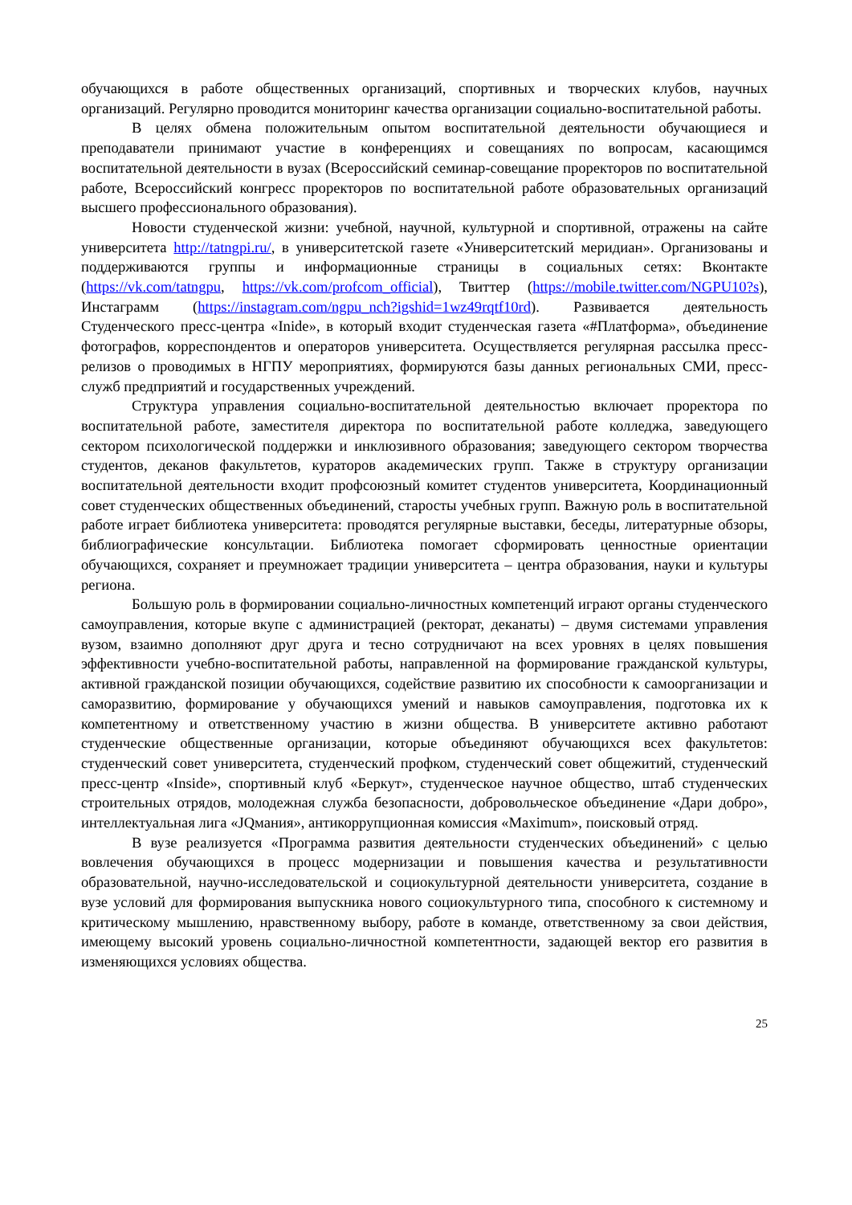обучающихся в работе общественных организаций, спортивных и творческих клубов, научных организаций. Регулярно проводится мониторинг качества организации социально-воспитательной работы.
В целях обмена положительным опытом воспитательной деятельности обучающиеся и преподаватели принимают участие в конференциях и совещаниях по вопросам, касающимся воспитательной деятельности в вузах (Всероссийский семинар-совещание проректоров по воспитательной работе, Всероссийский конгресс проректоров по воспитательной работе образовательных организаций высшего профессионального образования).
Новости студенческой жизни: учебной, научной, культурной и спортивной, отражены на сайте университета http://tatngpi.ru/, в университетской газете «Университетский меридиан». Организованы и поддерживаются группы и информационные страницы в социальных сетях: Вконтакте (https://vk.com/tatngpu, https://vk.com/profcom_official), Твиттер (https://mobile.twitter.com/NGPU10?s), Инстаграмм (https://instagram.com/ngpu_nch?igshid=1wz49rqtf10rd). Развивается деятельность Студенческого пресс-центра «Inide», в который входит студенческая газета «#Платформа», объединение фотографов, корреспондентов и операторов университета. Осуществляется регулярная рассылка пресс-релизов о проводимых в НГПУ мероприятиях, формируются базы данных региональных СМИ, пресс-служб предприятий и государственных учреждений.
Структура управления социально-воспитательной деятельностью включает проректора по воспитательной работе, заместителя директора по воспитательной работе колледжа, заведующего сектором психологической поддержки и инклюзивного образования; заведующего сектором творчества студентов, деканов факультетов, кураторов академических групп. Также в структуру организации воспитательной деятельности входит профсоюзный комитет студентов университета, Координационный совет студенческих общественных объединений, старосты учебных групп. Важную роль в воспитательной работе играет библиотека университета: проводятся регулярные выставки, беседы, литературные обзоры, библиографические консультации. Библиотека помогает сформировать ценностные ориентации обучающихся, сохраняет и преумножает традиции университета – центра образования, науки и культуры региона.
Большую роль в формировании социально-личностных компетенций играют органы студенческого самоуправления, которые вкупе с администрацией (ректорат, деканаты) – двумя системами управления вузом, взаимно дополняют друг друга и тесно сотрудничают на всех уровнях в целях повышения эффективности учебно-воспитательной работы, направленной на формирование гражданской культуры, активной гражданской позиции обучающихся, содействие развитию их способности к самоорганизации и саморазвитию, формирование у обучающихся умений и навыков самоуправления, подготовка их к компетентному и ответственному участию в жизни общества. В университете активно работают студенческие общественные организации, которые объединяют обучающихся всех факультетов: студенческий совет университета, студенческий профком, студенческий совет общежитий, студенческий пресс-центр «Inside», спортивный клуб «Беркут», студенческое научное общество, штаб студенческих строительных отрядов, молодежная служба безопасности, добровольческое объединение «Дари добро», интеллектуальная лига «JQмания», антикоррупционная комиссия «Maximum», поисковый отряд.
В вузе реализуется «Программа развития деятельности студенческих объединений» с целью вовлечения обучающихся в процесс модернизации и повышения качества и результативности образовательной, научно-исследовательской и социокультурной деятельности университета, создание в вузе условий для формирования выпускника нового социокультурного типа, способного к системному и критическому мышлению, нравственному выбору, работе в команде, ответственному за свои действия, имеющему высокий уровень социально-личностной компетентности, задающей вектор его развития в изменяющихся условиях общества.
25